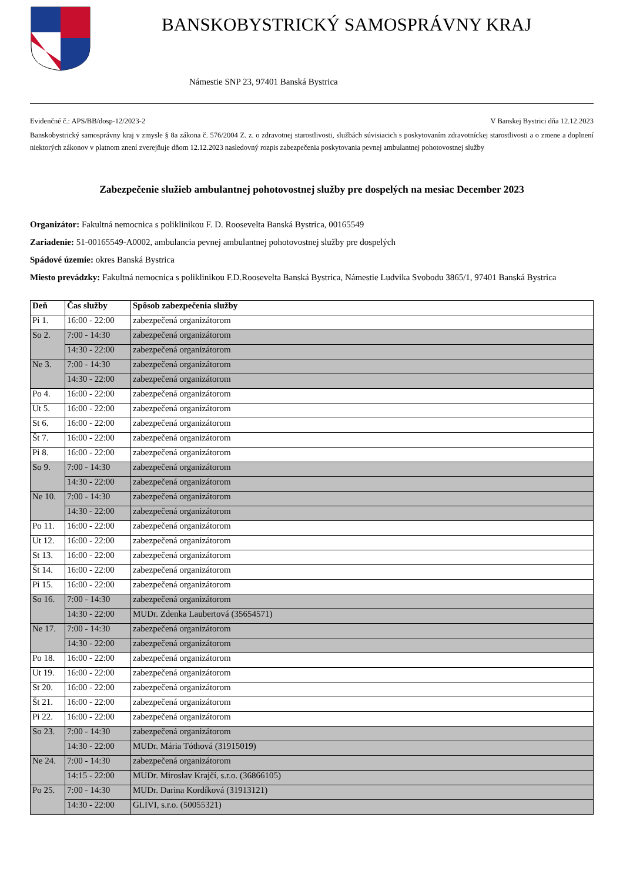BANSKOBYSTRICKÝ SAMOSPRÁVNY KRAJ
Námestie SNP 23, 97401 Banská Bystrica
Evidenčné č.: APS/BB/dosp-12/2023-2 V Banskej Bystrici dňa 12.12.2023
Banskobystrický samosprávny kraj v zmysle § 8a zákona č. 576/2004 Z. z. o zdravotnej starostlivosti, službách súvisiacich s poskytovaním zdravotníckej starostlivosti a o zmene a doplnení niektorých zákonov v platnom znení zverejňuje dňom 12.12.2023 nasledovný rozpis zabezpečenia poskytovania pevnej ambulantnej pohotovostnej služby
Zabezpečenie služieb ambulantnej pohotovostnej služby pre dospelých na mesiac December 2023
Organizátor: Fakultná nemocnica s poliklinikou F. D. Roosevelta Banská Bystrica, 00165549
Zariadenie: 51-00165549-A0002, ambulancia pevnej ambulantnej pohotovostnej služby pre dospelých
Spádové územie: okres Banská Bystrica
Miesto prevádzky: Fakultná nemocnica s poliklinikou F.D.Roosevelta Banská Bystrica, Námestie Ludvika Svobodu 3865/1, 97401 Banská Bystrica
| Deň | Čas služby | Spôsob zabezpečenia služby |
| --- | --- | --- |
| Pi 1. | 16:00 - 22:00 | zabezpečená organizátorom |
| So 2. | 7:00 - 14:30 | zabezpečená organizátorom |
| | 14:30 - 22:00 | zabezpečená organizátorom |
| Ne 3. | 7:00 - 14:30 | zabezpečená organizátorom |
| | 14:30 - 22:00 | zabezpečená organizátorom |
| Po 4. | 16:00 - 22:00 | zabezpečená organizátorom |
| Ut 5. | 16:00 - 22:00 | zabezpečená organizátorom |
| St 6. | 16:00 - 22:00 | zabezpečená organizátorom |
| Št 7. | 16:00 - 22:00 | zabezpečená organizátorom |
| Pi 8. | 16:00 - 22:00 | zabezpečená organizátorom |
| So 9. | 7:00 - 14:30 | zabezpečená organizátorom |
| | 14:30 - 22:00 | zabezpečená organizátorom |
| Ne 10. | 7:00 - 14:30 | zabezpečená organizátorom |
| | 14:30 - 22:00 | zabezpečená organizátorom |
| Po 11. | 16:00 - 22:00 | zabezpečená organizátorom |
| Ut 12. | 16:00 - 22:00 | zabezpečená organizátorom |
| St 13. | 16:00 - 22:00 | zabezpečená organizátorom |
| Št 14. | 16:00 - 22:00 | zabezpečená organizátorom |
| Pi 15. | 16:00 - 22:00 | zabezpečená organizátorom |
| So 16. | 7:00 - 14:30 | zabezpečená organizátorom |
| | 14:30 - 22:00 | MUDr. Zdenka Laubertová (35654571) |
| Ne 17. | 7:00 - 14:30 | zabezpečená organizátorom |
| | 14:30 - 22:00 | zabezpečená organizátorom |
| Po 18. | 16:00 - 22:00 | zabezpečená organizátorom |
| Ut 19. | 16:00 - 22:00 | zabezpečená organizátorom |
| St 20. | 16:00 - 22:00 | zabezpečená organizátorom |
| Št 21. | 16:00 - 22:00 | zabezpečená organizátorom |
| Pi 22. | 16:00 - 22:00 | zabezpečená organizátorom |
| So 23. | 7:00 - 14:30 | zabezpečená organizátorom |
| | 14:30 - 22:00 | MUDr. Mária Tóthová (31915019) |
| Ne 24. | 7:00 - 14:30 | zabezpečená organizátorom |
| | 14:15 - 22:00 | MUDr. Miroslav Krajčí, s.r.o. (36866105) |
| Po 25. | 7:00 - 14:30 | MUDr. Darina Kordíková (31913121) |
| | 14:30 - 22:00 | GLIVI, s.r.o. (50055321) |